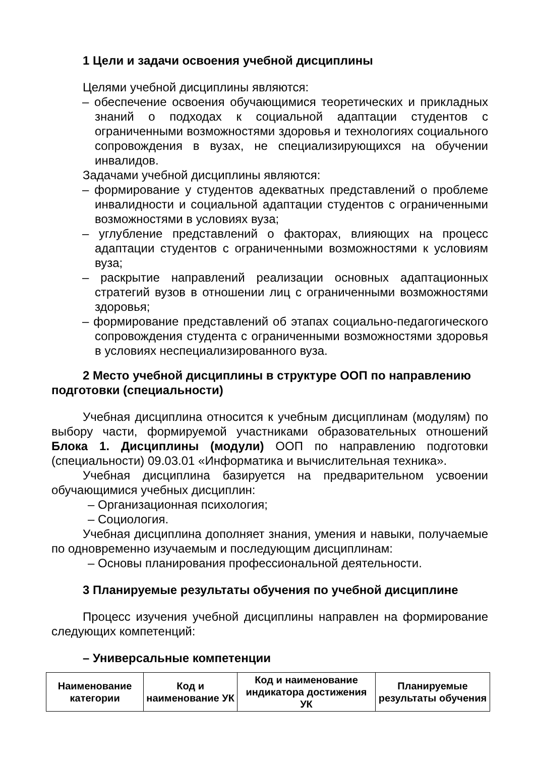1 Цели и задачи освоения учебной дисциплины
Целями учебной дисциплины являются:
– обеспечение освоения обучающимися теоретических и прикладных знаний о подходах к социальной адаптации студентов с ограниченными возможностями здоровья и технологиях социального сопровождения в вузах, не специализирующихся на обучении инвалидов.
Задачами учебной дисциплины являются:
– формирование у студентов адекватных представлений о проблеме инвалидности и социальной адаптации студентов с ограниченными возможностями в условиях вуза;
– углубление представлений о факторах, влияющих на процесс адаптации студентов с ограниченными возможностями к условиям вуза;
– раскрытие направлений реализации основных адаптационных стратегий вузов в отношении лиц с ограниченными возможностями здоровья;
– формирование представлений об этапах социально-педагогического сопровождения студента с ограниченными возможностями здоровья в условиях неспециализированного вуза.
2 Место учебной дисциплины в структуре ООП по направлению подготовки (специальности)
Учебная дисциплина относится к учебным дисциплинам (модулям) по выбору части, формируемой участниками образовательных отношений Блока 1. Дисциплины (модули) ООП по направлению подготовки (специальности) 09.03.01 «Информатика и вычислительная техника».
Учебная дисциплина базируется на предварительном усвоении обучающимися учебных дисциплин:
– Организационная психология;
– Социология.
Учебная дисциплина дополняет знания, умения и навыки, получаемые по одновременно изучаемым и последующим дисциплинам:
– Основы планирования профессиональной деятельности.
3 Планируемые результаты обучения по учебной дисциплине
Процесс изучения учебной дисциплины направлен на формирование следующих компетенций:
– Универсальные компетенции
| Наименование категории | Код и наименование УК | Код и наименование индикатора достижения УК | Планируемые результаты обучения |
| --- | --- | --- | --- |